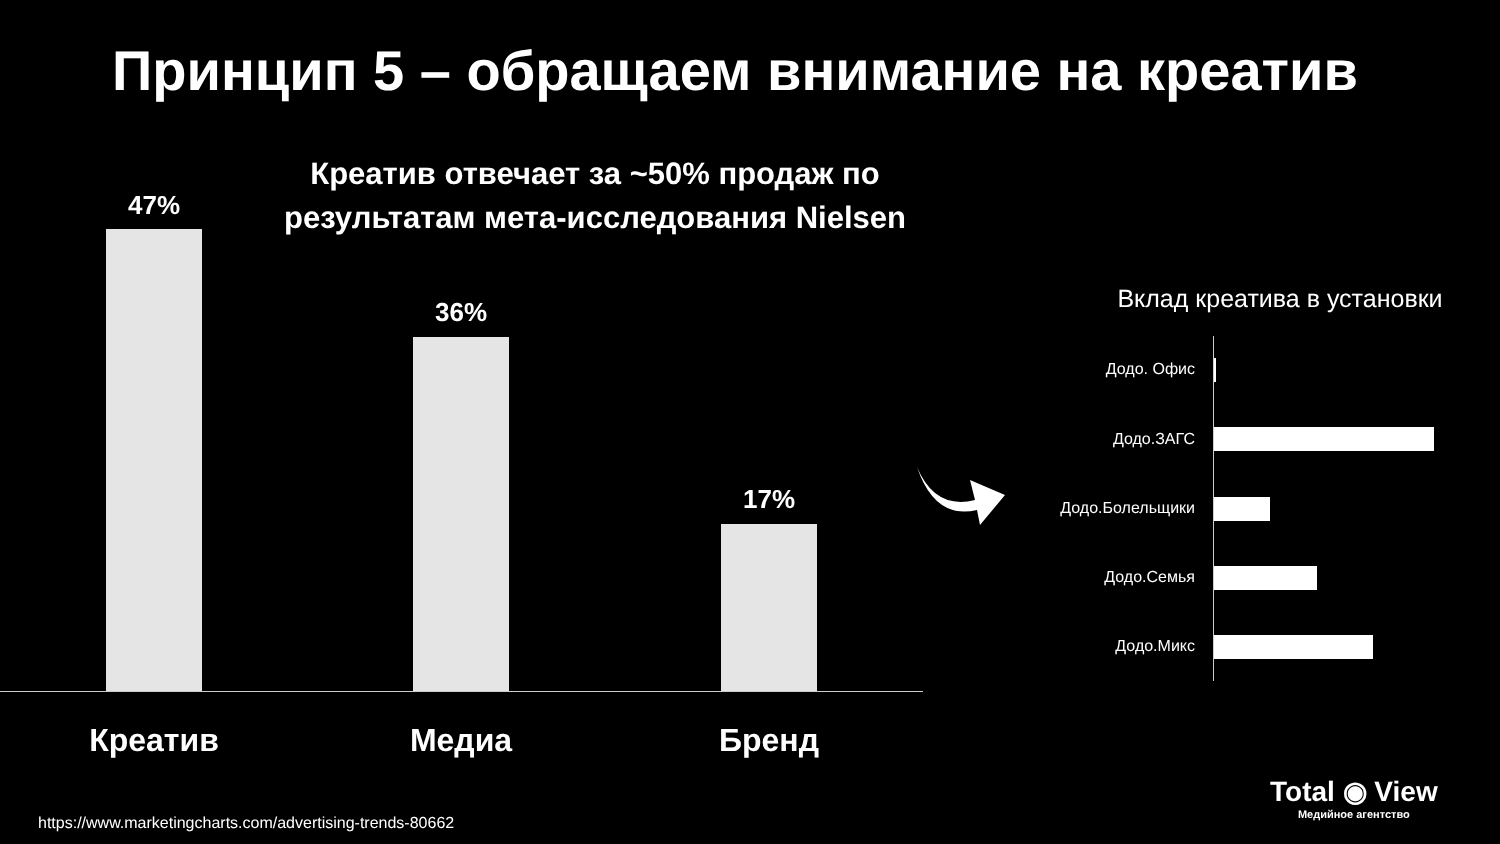Принцип 5 – обращаем внимание на креатив
Креатив отвечает за ~50% продаж по результатам мета-исследования Nielsen
47%
36%
17%
Креатив Медиа Бренд
Вклад креатива в установки
Додо. Офис
Додо.ЗАГС
Додо.Болельщики
Додо.Семья
Додо.Микс
Total ◉ View
Медийное агентство
https://www.marketingcharts.com/advertising-trends-80662